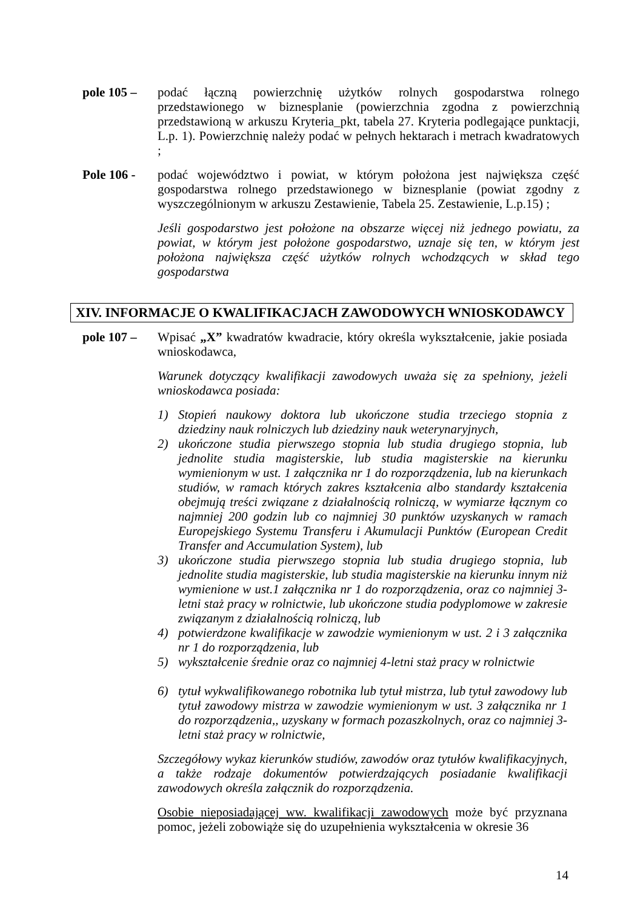pole 105 –
podać łączną powierzchnię użytków rolnych gospodarstwa rolnego przedstawionego w biznesplanie (powierzchnia zgodna z powierzchnią przedstawioną w arkuszu Kryteria_pkt, tabela 27. Kryteria podlegające punktacji, L.p. 1). Powierzchnię należy podać w pełnych hektarach i metrach kwadratowych ;
Pole 106 -
podać województwo i powiat, w którym położona jest największa część gospodarstwa rolnego przedstawionego w biznesplanie (powiat zgodny z wyszczególnionym w arkuszu Zestawienie, Tabela 25. Zestawienie, L.p.15) ;
Jeśli gospodarstwo jest położone na obszarze więcej niż jednego powiatu, za powiat, w którym jest położone gospodarstwo, uznaje się ten, w którym jest położona największa część użytków rolnych wchodzących w skład tego gospodarstwa
XIV. INFORMACJE O KWALIFIKACJACH ZAWODOWYCH WNIOSKODAWCY
pole 107 –
Wpisać „X” kwadratów kwadracie, który określa wykształcenie, jakie posiada wnioskodawca,
Warunek dotyczący kwalifikacji zawodowych uważa się za spełniony, jeżeli wnioskodawca posiada:
1) Stopień naukowy doktora lub ukończone studia trzeciego stopnia z dziedziny nauk rolniczych lub dziedziny nauk weterynaryjnych,
2) ukończone studia pierwszego stopnia lub studia drugiego stopnia, lub jednolite studia magisterskie, lub studia magisterskie na kierunku wymienionym w ust. 1 załącznika nr 1 do rozporządzenia, lub na kierunkach studiów, w ramach których zakres kształcenia albo standardy kształcenia obejmują treści związane z działalnością rolniczą, w wymiarze łącznym co najmniej 200 godzin lub co najmniej 30 punktów uzyskanych w ramach Europejskiego Systemu Transferu i Akumulacji Punktów (European Credit Transfer and Accumulation System), lub
3) ukończone studia pierwszego stopnia lub studia drugiego stopnia, lub jednolite studia magisterskie, lub studia magisterskie na kierunku innym niż wymienione w ust.1 załącznika nr 1 do rozporządzenia, oraz co najmniej 3-letni staż pracy w rolnictwie, lub ukończone studia podyplomowe w zakresie związanym z działalnością rolniczą, lub
4) potwierdzone kwalifikacje w zawodzie wymienionym w ust. 2 i 3 załącznika nr 1 do rozporządzenia, lub
5) wykształcenie średnie oraz co najmniej 4-letni staż pracy w rolnictwie
6) tytuł wykwalifikowanego robotnika lub tytuł mistrza, lub tytuł zawodowy lub tytuł zawodowy mistrza w zawodzie wymienionym w ust. 3 załącznika nr 1 do rozporządzenia,, uzyskany w formach pozaszkolnych, oraz co najmniej 3-letni staż pracy w rolnictwie,
Szczegółowy wykaz kierunków studiów, zawodów oraz tytułów kwalifikacyjnych, a także rodzaje dokumentów potwierdzających posiadanie kwalifikacji zawodowych określa załącznik do rozporządzenia.
Osobie nieposiadającej ww. kwalifikacji zawodowych może być przyznana pomoc, jeżeli zobowiąże się do uzupełnienia wykształcenia w okresie 36
14